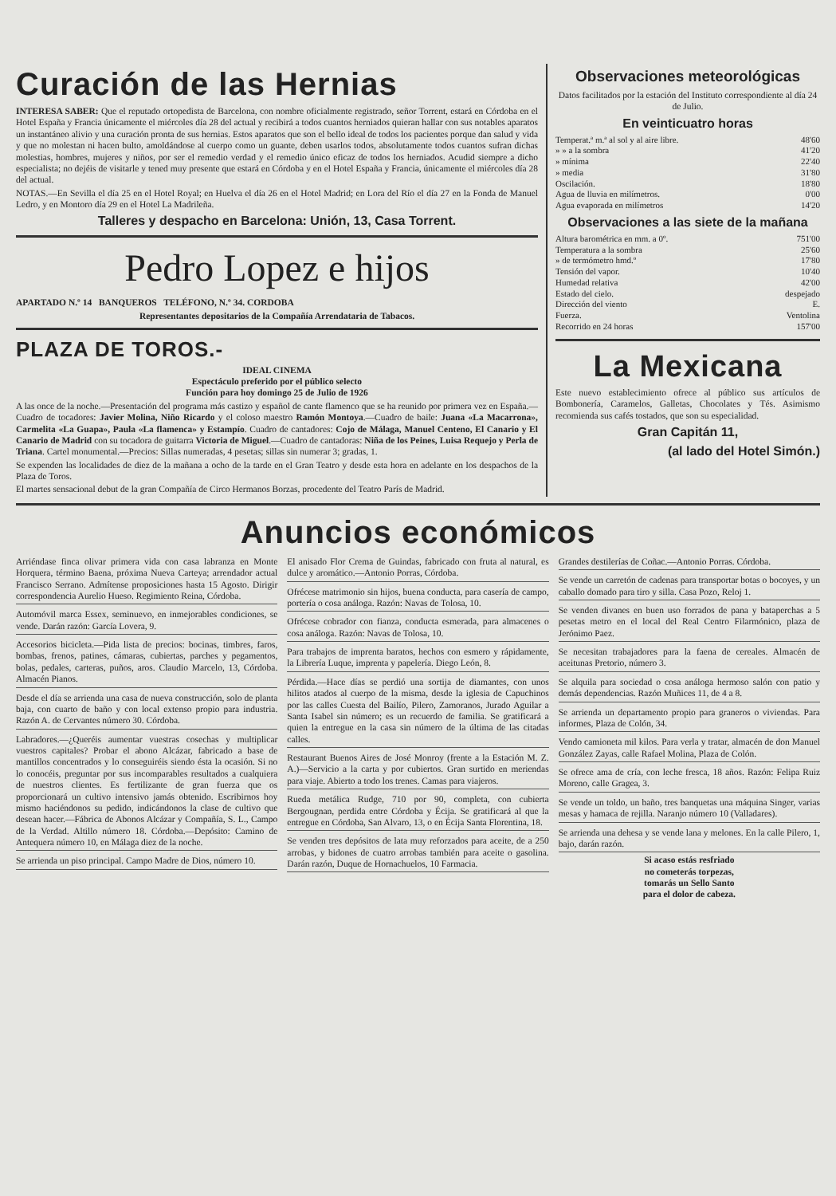Curación de las Hernias
INTERESA SABER: Que el reputado ortopedista de Barcelona, con nombre oficialmente registrado, señor Torrent, estará en Córdoba en el Hotel España y Francia únicamente el miércoles día 28 del actual y recibirá a todos cuantos herniados quieran hallar con sus notables aparatos un instantáneo alivio y una curación pronta de sus hernias. Estos aparatos que son el bello ideal de todos los pacientes porque dan salud y vida y que no molestan ni hacen bulto, amoldándose al cuerpo como un guante, deben usarlos todos, absolutamente todos cuantos sufran dichas molestias, hombres, mujeres y niños, por ser el remedio verdad y el remedio único eficaz de todos los herniados. Acudid siempre a dicho especialista; no dejéis de visitarle y tened muy presente que estará en Córdoba y en el Hotel España y Francia, únicamente el miércoles día 28 del actual.
NOTAS.—En Sevilla el día 25 en el Hotel Royal; en Huelva el día 26 en el Hotel Madrid; en Lora del Río el día 27 en la Fonda de Manuel Ledro, y en Montoro día 29 en el Hotel La Madrileña.
Talleres y despacho en Barcelona: Unión, 13, Casa Torrent.
Pedro Lopez e hijos
APARTADO N.º 14 BANQUEROS TELÉFONO, N.º 34. CORDOBA
Representantes depositarios de la Compañía Arrendataria de Tabacos.
PLAZA DE TOROS.-
IDEAL CINEMA
Espectáculo preferido por el público selecto
Función para hoy domingo 25 de Julio de 1926
A las once de la noche.—Presentación del programa más castizo y español de cante flamenco que se ha reunido por primera vez en España.—Cuadro de tocadores: Javier Molina, Niño Ricardo y el coloso maestro Ramón Montoya.—Cuadro de baile: Juana «La Macarrona», Carmelita «La Guapa», Paula «La flamenca» y Estampío. Cuadro de cantadores: Cojo de Málaga, Manuel Centeno, El Canario y El Canario de Madrid con su tocadora de guitarra Victoria de Miguel.—Cuadro de cantadoras: Niña de los Peines, Luisa Requejo y Perla de Triana. Cartel monumental.—Precios: Sillas numeradas, 4 pesetas; sillas sin numerar 3; gradas, 1.
Se expenden las localidades de diez de la mañana a ocho de la tarde en el Gran Teatro y desde esta hora en adelante en los despachos de la Plaza de Toros.
El martes sensacional debut de la gran Compañía de Circo Hermanos Borzas, procedente del Teatro París de Madrid.
Observaciones meteorológicas
Datos facilitados por la estación del Instituto correspondiente al día 24 de Julio.
En veinticuatro horas
| Temperat.ª m.ª al sol y al aire libre. | 48'60 |
| » » a la sombra | 41'20 |
| » mínima | 22'40 |
| » media | 31'80 |
| Oscilación. | 18'80 |
| Agua de lluvia en milímetros. | 0'00 |
| Agua evaporada en milímetros | 14'20 |
Observaciones a las siete de la mañana
| Altura barométrica en mm. a 0º. | 751'00 |
| Temperatura a la sombra | 25'60 |
| » de termómetro hmd.º | 17'80 |
| Tensión del vapor. | 10'40 |
| Humedad relativa | 42'00 |
| Estado del cielo. | despejado |
| Dirección del viento | E. |
| Fuerza. | Ventolina |
| Recorrido en 24 horas | 157'00 |
La Mexicana
Este nuevo establecimiento ofrece al público sus artículos de Bombonería, Caramelos, Galletas, Chocolates y Tés. Asimismo recomienda sus cafés tostados, que son su especialidad.
Gran Capitán 11,
(al lado del Hotel Simón.)
Anuncios económicos
Arriéndase finca olivar primera vida con casa labranza en Monte Horquera, término Baena, próxima Nueva Carteya; arrendador actual Francisco Serrano. Admítense proposiciones hasta 15 Agosto. Dirigir correspondencia Aurelio Hueso. Regimiento Reina, Córdoba.
Automóvil marca Essex, seminuevo, en inmejorables condiciones, se vende. Darán razón: García Lovera, 9.
Accesorios bicicleta.—Pida lista de precios: bocinas, timbres, faros, bombas, frenos, patines, cámaras, cubiertas, parches y pegamentos, bolas, pedales, carteras, puños, aros. Claudio Marcelo, 13, Córdoba. Almacén Pianos.
Desde el día se arrienda una casa de nueva construcción, solo de planta baja, con cuarto de baño y con local extenso propio para industria. Razón A. de Cervantes número 30. Córdoba.
Labradores.—¿Queréis aumentar vuestras cosechas y multiplicar vuestros capitales? Probar el abono Alcázar, fabricado a base de mantillos concentrados y lo conseguiréis siendo ésta la ocasión. Si no lo conocéis, preguntar por sus incomparables resultados a cualquiera de nuestros clientes. Es fertilizante de gran fuerza que os proporcionará un cultivo intensivo jamás obtenido. Escribirnos hoy mismo haciéndonos su pedido, indicándonos la clase de cultivo que desean hacer.—Fábrica de Abonos Alcázar y Compañía, S. L., Campo de la Verdad. Altillo número 18. Córdoba.—Depósito: Camino de Antequera número 10, en Málaga diez de la noche.
Se arrienda un piso principal. Campo Madre de Dios, número 10.
El anisado Flor Crema de Guindas, fabricado con fruta al natural, es dulce y aromático.—Antonio Porras, Córdoba.
Ofrécese matrimonio sin hijos, buena conducta, para casería de campo, portería o cosa análoga. Razón: Navas de Tolosa, 10.
Ofrécese cobrador con fianza, conducta esmerada, para almacenes o cosa análoga. Razón: Navas de Tolosa, 10.
Para trabajos de imprenta baratos, hechos con esmero y rápidamente, la Librería Luque, imprenta y papelería. Diego León, 8.
Pérdida.—Hace días se perdió una sortija de diamantes, con unos hilitos atados al cuerpo de la misma, desde la iglesia de Capuchinos por las calles Cuesta del Bailío, Pilero, Zamoranos, Jurado Aguilar a Santa Isabel sin número; es un recuerdo de familia. Se gratificará a quien la entregue en la casa sin número de la última de las citadas calles.
Restaurant Buenos Aires de José Monroy (frente a la Estación M. Z. A.)—Servicio a la carta y por cubiertos. Gran surtido en meriendas para viaje. Abierto a todo los trenes. Camas para viajeros.
Rueda metálica Rudge, 710 por 90, completa, con cubierta Bergougnan, perdida entre Córdoba y Écija. Se gratificará al que la entregue en Córdoba, San Alvaro, 13, o en Écija Santa Florentina, 18.
Se venden tres depósitos de lata muy reforzados para aceite, de a 250 arrobas, y bidones de cuatro arrobas también para aceite o gasolina. Darán razón, Duque de Hornachuelos, 10 Farmacia.
Grandes destilerías de Coñac.—Antonio Porras. Córdoba.
Se vende un carretón de cadenas para transportar botas o bocoyes, y un caballo domado para tiro y silla. Casa Pozo, Reloj 1.
Se venden divanes en buen uso forrados de pana y bataperchas a 5 pesetas metro en el local del Real Centro Filarmónico, plaza de Jerónimo Paez.
Se necesitan trabajadores para la faena de cereales. Almacén de aceitunas Pretorio, número 3.
Se alquila para sociedad o cosa análoga hermoso salón con patio y demás dependencias. Razón Muñices 11, de 4 a 8.
Se arrienda un departamento propio para graneros o viviendas. Para informes, Plaza de Colón, 34.
Vendo camioneta mil kilos. Para verla y tratar, almacén de don Manuel González Zayas, calle Rafael Molina, Plaza de Colón.
Se ofrece ama de cría, con leche fresca, 18 años. Razón: Felipa Ruiz Moreno, calle Gragea, 3.
Se vende un toldo, un baño, tres banquetas una máquina Singer, varias mesas y hamaca de rejilla. Naranjo número 10 (Valladares).
Se arrienda una dehesa y se vende lana y melones. En la calle Pilero, 1, bajo, darán razón.
Si acaso estás resfriado
no cometerás torpezas,
tomarás un Sello Santo
para el dolor de cabeza.